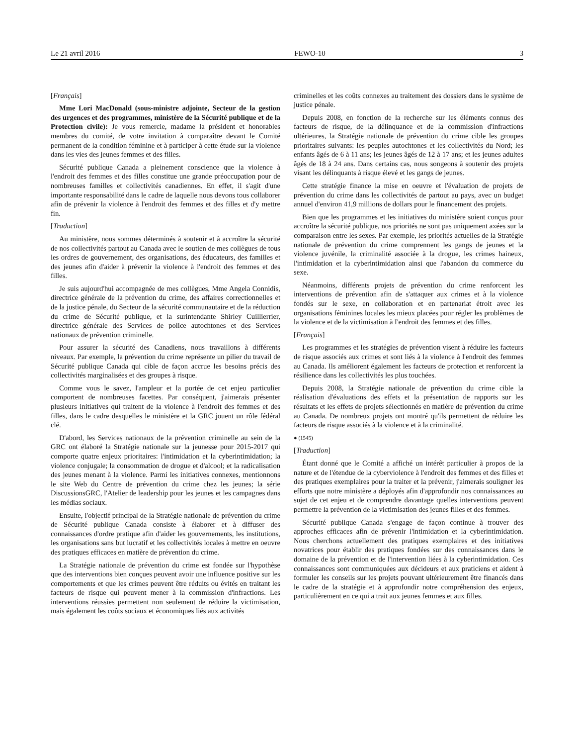Le 21 avril 2016 FEWO-10 3
[Français]
Mme Lori MacDonald (sous-ministre adjointe, Secteur de la gestion des urgences et des programmes, ministère de la Sécurité publique et de la Protection civile): Je vous remercie, madame la président et honorables membres du comité, de votre invitation à comparaître devant le Comité permanent de la condition féminine et à participer à cette étude sur la violence dans les vies des jeunes femmes et des filles.
Sécurité publique Canada a pleinement conscience que la violence à l'endroit des femmes et des filles constitue une grande préoccupation pour de nombreuses familles et collectivités canadiennes. En effet, il s'agit d'une importante responsabilité dans le cadre de laquelle nous devons tous collaborer afin de prévenir la violence à l'endroit des femmes et des filles et d'y mettre fin.
[Traduction]
Au ministère, nous sommes déterminés à soutenir et à accroître la sécurité de nos collectivités partout au Canada avec le soutien de mes collègues de tous les ordres de gouvernement, des organisations, des éducateurs, des familles et des jeunes afin d'aider à prévenir la violence à l'endroit des femmes et des filles.
Je suis aujourd'hui accompagnée de mes collègues, Mme Angela Connidis, directrice générale de la prévention du crime, des affaires correctionnelles et de la justice pénale, du Secteur de la sécurité communautaire et de la réduction du crime de Sécurité publique, et la surintendante Shirley Cuillierrier, directrice générale des Services de police autochtones et des Services nationaux de prévention criminelle.
Pour assurer la sécurité des Canadiens, nous travaillons à différents niveaux. Par exemple, la prévention du crime représente un pilier du travail de Sécurité publique Canada qui cible de façon accrue les besoins précis des collectivités marginalisées et des groupes à risque.
Comme vous le savez, l'ampleur et la portée de cet enjeu particulier comportent de nombreuses facettes. Par conséquent, j'aimerais présenter plusieurs initiatives qui traitent de la violence à l'endroit des femmes et des filles, dans le cadre desquelles le ministère et la GRC jouent un rôle fédéral clé.
D'abord, les Services nationaux de la prévention criminelle au sein de la GRC ont élaboré la Stratégie nationale sur la jeunesse pour 2015-2017 qui comporte quatre enjeux prioritaires: l'intimidation et la cyberintimidation; la violence conjugale; la consommation de drogue et d'alcool; et la radicalisation des jeunes menant à la violence. Parmi les initiatives connexes, mentionnons le site Web du Centre de prévention du crime chez les jeunes; la série DiscussionsGRC, l'Atelier de leadership pour les jeunes et les campagnes dans les médias sociaux.
Ensuite, l'objectif principal de la Stratégie nationale de prévention du crime de Sécurité publique Canada consiste à élaborer et à diffuser des connaissances d'ordre pratique afin d'aider les gouvernements, les institutions, les organisations sans but lucratif et les collectivités locales à mettre en oeuvre des pratiques efficaces en matière de prévention du crime.
La Stratégie nationale de prévention du crime est fondée sur l'hypothèse que des interventions bien conçues peuvent avoir une influence positive sur les comportements et que les crimes peuvent être réduits ou évités en traitant les facteurs de risque qui peuvent mener à la commission d'infractions. Les interventions réussies permettent non seulement de réduire la victimisation, mais également les coûts sociaux et économiques liés aux activités
criminelles et les coûts connexes au traitement des dossiers dans le système de justice pénale.
Depuis 2008, en fonction de la recherche sur les éléments connus des facteurs de risque, de la délinquance et de la commission d'infractions ultérieures, la Stratégie nationale de prévention du crime cible les groupes prioritaires suivants: les peuples autochtones et les collectivités du Nord; les enfants âgés de 6 à 11 ans; les jeunes âgés de 12 à 17 ans; et les jeunes adultes âgés de 18 à 24 ans. Dans certains cas, nous songeons à soutenir des projets visant les délinquants à risque élevé et les gangs de jeunes.
Cette stratégie finance la mise en oeuvre et l'évaluation de projets de prévention du crime dans les collectivités de partout au pays, avec un budget annuel d'environ 41,9 millions de dollars pour le financement des projets.
Bien que les programmes et les initiatives du ministère soient conçus pour accroître la sécurité publique, nos priorités ne sont pas uniquement axées sur la comparaison entre les sexes. Par exemple, les priorités actuelles de la Stratégie nationale de prévention du crime comprennent les gangs de jeunes et la violence juvénile, la criminalité associée à la drogue, les crimes haineux, l'intimidation et la cyberintimidation ainsi que l'abandon du commerce du sexe.
Néanmoins, différents projets de prévention du crime renforcent les interventions de prévention afin de s'attaquer aux crimes et à la violence fondés sur le sexe, en collaboration et en partenariat étroit avec les organisations féminines locales les mieux placées pour régler les problèmes de la violence et de la victimisation à I'endroit des femmes et des filles.
[Français]
Les programmes et les stratégies de prévention visent à réduire les facteurs de risque associés aux crimes et sont liés à la violence à l'endroit des femmes au Canada. Ils améliorent également les facteurs de protection et renforcent la résilience dans les collectivités les plus touchées.
Depuis 2008, la Stratégie nationale de prévention du crime cible la réalisation d'évaluations des effets et la présentation de rapports sur les résultats et les effets de projets sélectionnés en matière de prévention du crime au Canada. De nombreux projets ont montré qu'ils permettent de réduire les facteurs de risque associés à la violence et à la criminalité.
● (1545)
[Traduction]
Étant donné que le Comité a affiché un intérêt particulier à propos de la nature et de l'étendue de la cyberviolence à l'endroit des femmes et des filles et des pratiques exemplaires pour la traiter et la prévenir, j'aimerais souligner les efforts que notre ministère a déployés afin d'approfondir nos connaissances au sujet de cet enjeu et de comprendre davantage quelles interventions peuvent permettre la prévention de la victimisation des jeunes filles et des femmes.
Sécurité publique Canada s'engage de façon continue à trouver des approches efficaces afin de prévenir l'intimidation et la cyberintimidation. Nous cherchons actuellement des pratiques exemplaires et des initiatives novatrices pour établir des pratiques fondées sur des connaissances dans le domaine de la prévention et de l'intervention liées à la cyberintimidation. Ces connaissances sont communiquées aux décideurs et aux praticiens et aident à formuler les conseils sur les projets pouvant ultérieurement être financés dans le cadre de la stratégie et à approfondir notre compréhension des enjeux, particulièrement en ce qui a trait aux jeunes femmes et aux filles.